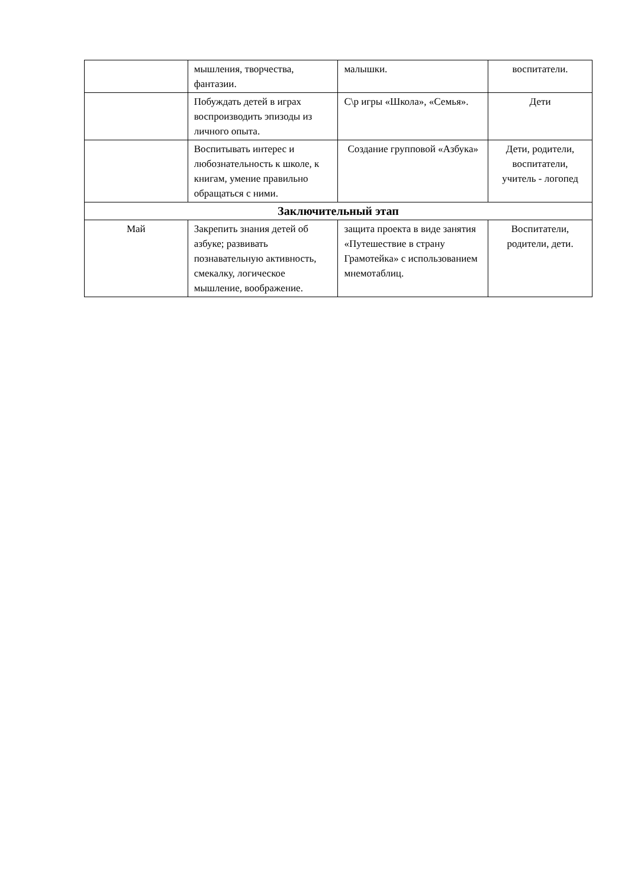| | мышления, творчества, фантазии. | малышки. | воспитатели. |
| | Побуждать детей в играх воспроизводить эпизоды из личного опыта. | С\р игры «Школа», «Семья». | Дети |
| | Воспитывать интерес и любознательность к школе, к книгам, умение правильно обращаться с ними. | Создание групповой «Азбука» | Дети, родители, воспитатели, учитель - логопед |
| Заключительный этап | | | |
| Май | Закрепить знания детей об азбуке; развивать познавательную активность, смекалку, логическое мышление, воображение. | защита проекта в виде занятия «Путешествие в страну Грамотейка» с использованием мнемотаблиц. | Воспитатели, родители, дети. |